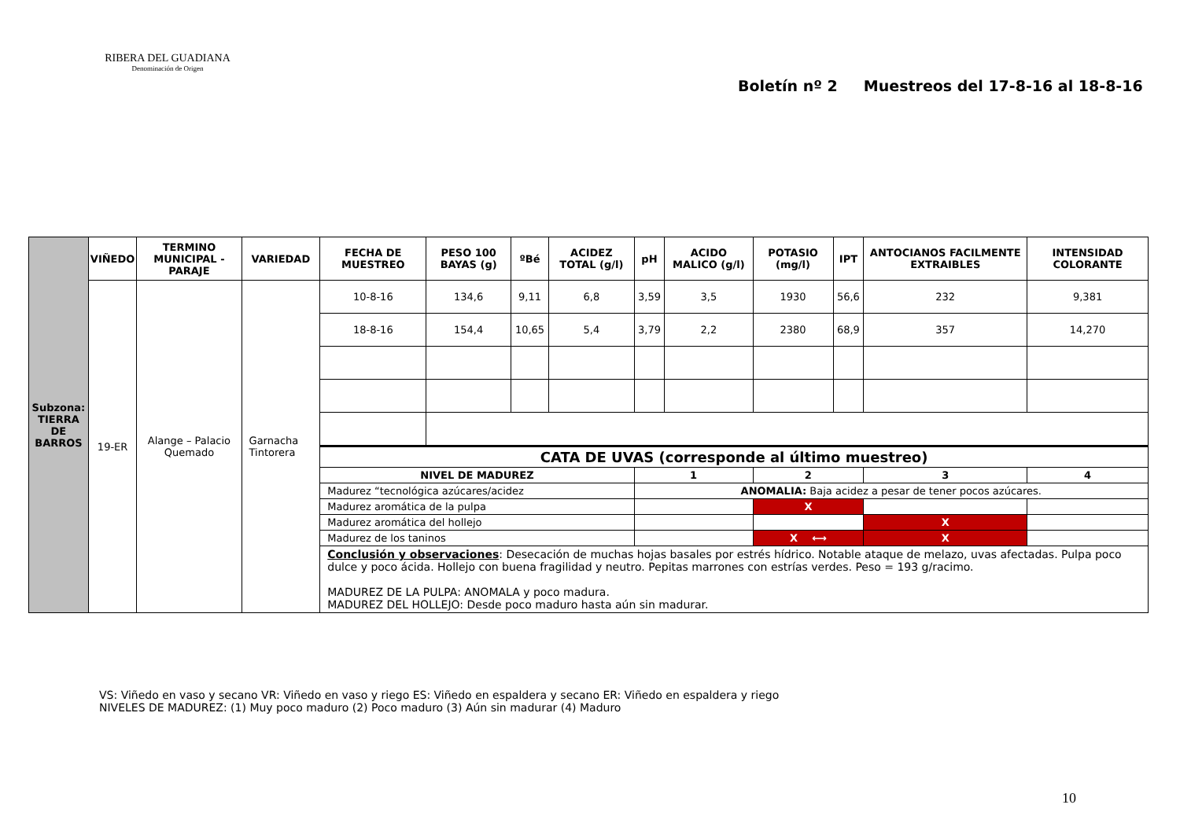RIBERA DEL GUADIANA
Denominación de Origen
Boletín nº 2 Muestreos del 17-8-16 al 18-8-16
| Subzona: TIERRA DE BARROS | VIÑEDO | TERMINO MUNICIPAL - PARAJE | VARIEDAD | FECHA DE MUESTREO | PESO 100 BAYAS (g) | ºBé | ACIDEZ TOTAL (g/l) | pH | ACIDO MALICO (g/l) | POTASIO (mg/l) | IPT | ANTOCIANOS FACILMENTE EXTRAIBLES | INTENSIDAD COLORANTE |
| | 19-ER | Alange – Palacio Quemado | Garnacha Tintorera | 10-8-16 | 134,6 | 9,11 | 6,8 | 3,59 | 3,5 | 1930 | 56,6 | 232 | 9,381 |
| | | | | 18-8-16 | 154,4 | 10,65 | 5,4 | 3,79 | 2,2 | 2380 | 68,9 | 357 | 14,270 |
| | | | | CATA DE UVAS (corresponde al último muestreo) | | | | | | | | | |
| | | | | NIVEL DE MADUREZ | | | | 1 | | 2 | | 3 | 4 |
| | | | | Madurez “tecnológica azúcares/acidez | | | | ANOMALIA: Baja acidez a pesar de tener pocos azúcares. | | | | | |
| | | | | Madurez aromática de la pulpa | | | | | | X | | | |
| | | | | Madurez aromática del hollejo | | | | | | | | X | |
| | | | | Madurez de los taninos | | | | | | X ⟷ | | X | |
| | | | | Conclusión y observaciones : Desecación de muchas hojas basales por estrés hídrico. Notable ataque de melazo, uvas afectadas. Pulpa poco dulce y poco ácida. Hollejo con buena fragilidad y neutro. Pepitas marrones con estrías verdes. Peso = 193 g/racimo. MADUREZ DE LA PULPA: ANOMALA y poco madura. MADUREZ DEL HOLLEJO: Desde poco maduro hasta aún sin madurar. | | | | | | | | | |
VS: Viñedo en vaso y secano VR: Viñedo en vaso y riego ES: Viñedo en espaldera y secano ER: Viñedo en espaldera y riego
NIVELES DE MADUREZ: (1) Muy poco maduro (2) Poco maduro (3) Aún sin madurar (4) Maduro
10